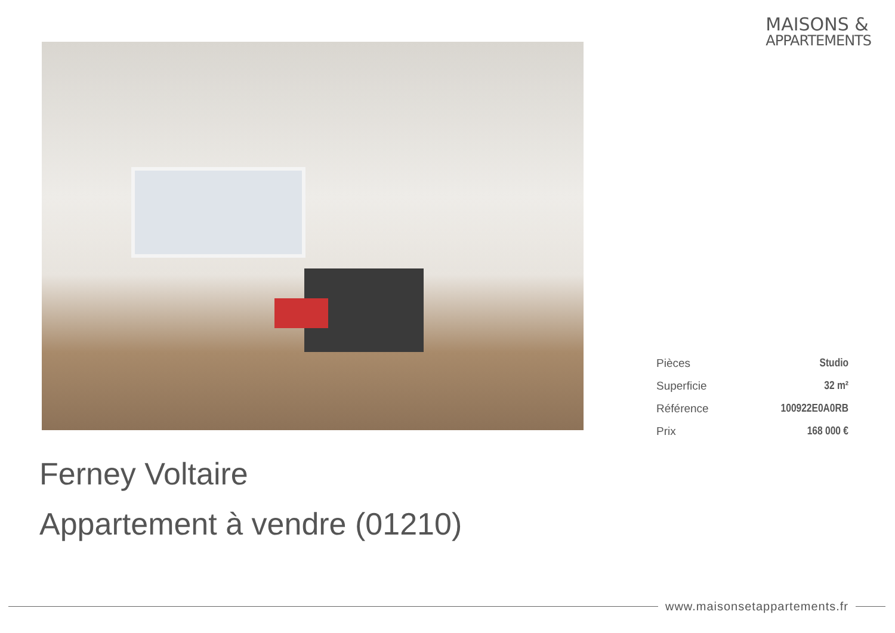MAISONS &
APPARTEMENTS
| Pièces | Studio |
| Superficie | 32 m² |
| Référence | 100922E0A0RB |
| Prix | 168 000 € |
Ferney Voltaire
Appartement à vendre (01210)
www.maisonsetappartements.fr